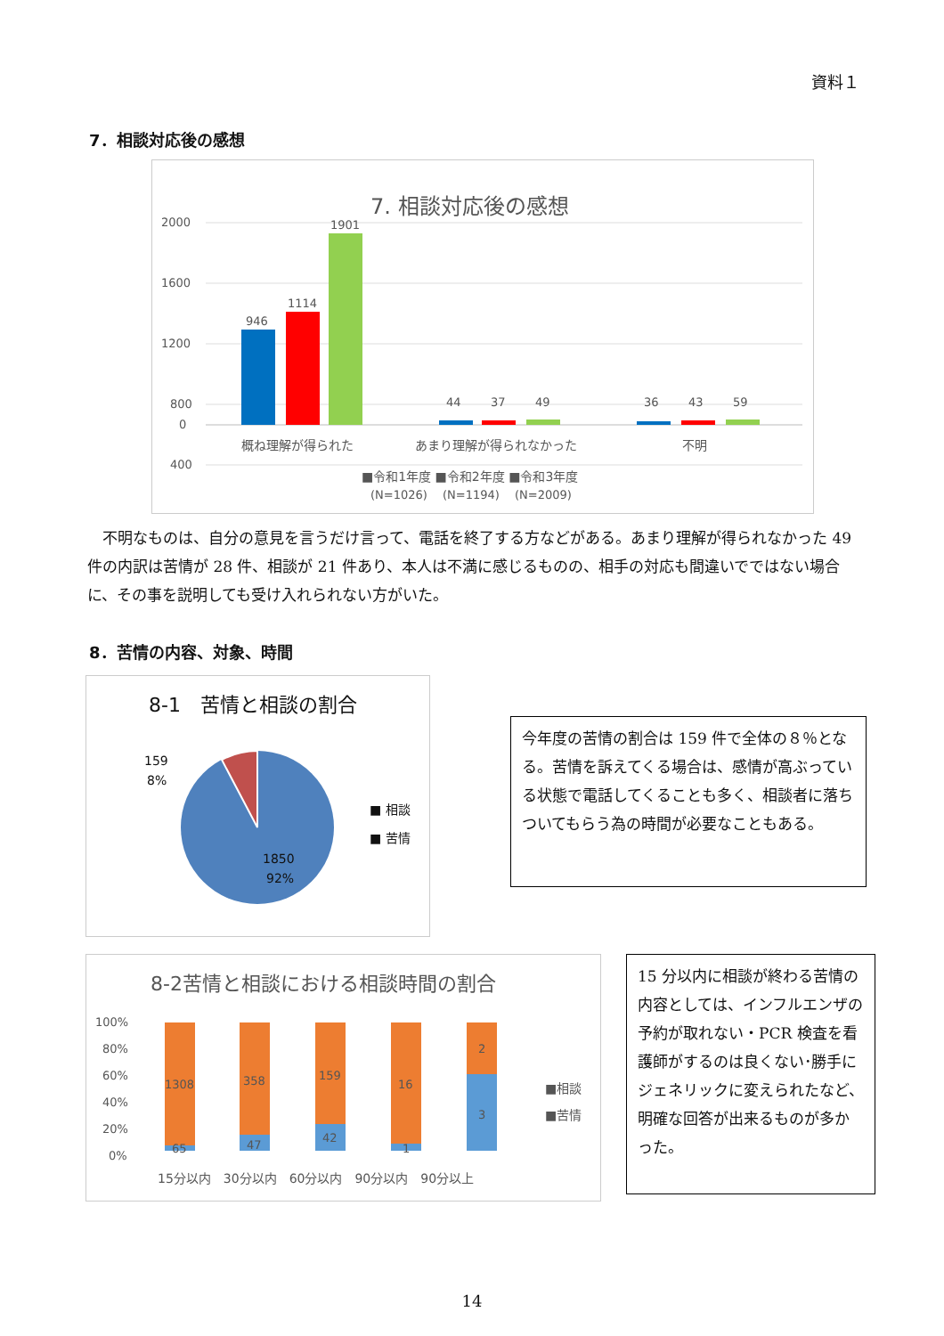資料１
7．相談対応後の感想
7. 相談対応後の感想
2000
1600
1200
800
400
0
946
1114
1901
44
37
49
36
43
59
概ね理解が得られた
あまり理解が得られなかった
不明
■令和1年度 ■令和2年度 ■令和3年度
(N=1026)　 (N=1194)　 (N=2009)
不明なものは、自分の意見を言うだけ言って、電話を終了する方などがある。あまり理解が得られなかった 49 件の内訳は苦情が 28 件、相談が 21 件あり、本人は不満に感じるものの、相手の対応も間違いでではない場合に、その事を説明しても受け入れられない方がいた。
8．苦情の内容、対象、時間
8-1　苦情と相談の割合
159
8%
1850
92%
■ 相談
■ 苦情
今年度の苦情の割合は 159 件で全体の８％となる。苦情を訴えてくる場合は、感情が高ぶっている状態で電話してくることも多く、相談者に落ちついてもらう為の時間が必要なこともある。
8-2苦情と相談における相談時間の割合
100%
80%
60%
40%
20%
0%
1308
65
358
47
159
42
16
1
2
3
15分以内　30分以内　60分以内　90分以内　90分以上
■相談
■苦情
15 分以内に相談が終わる苦情の内容としては、インフルエンザの予約が取れない・PCR 検査を看護師がするのは良くない･勝手にジェネリックに変えられたなど、明確な回答が出来るものが多かった。
14